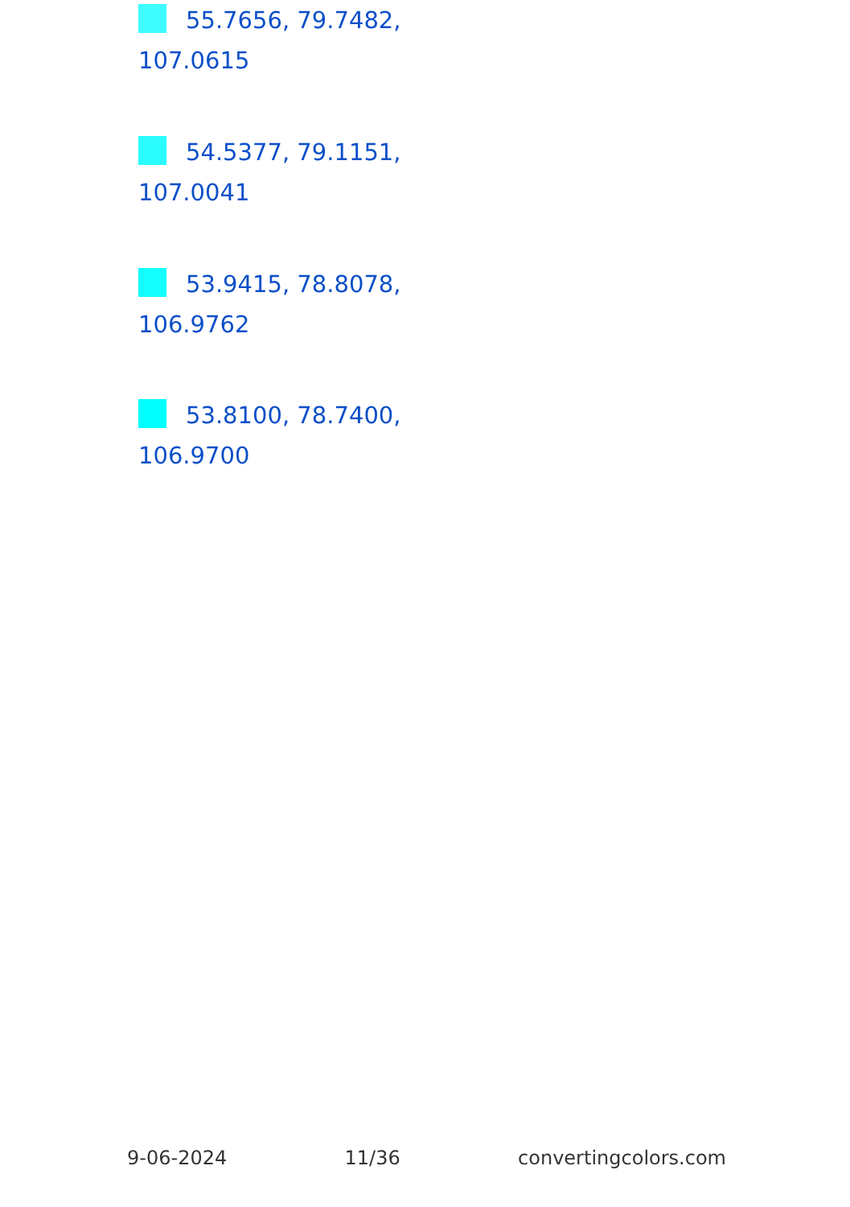55.7656, 79.7482, 107.0615
54.5377, 79.1151, 107.0041
53.9415, 78.8078, 106.9762
53.8100, 78.7400, 106.9700
9-06-2024 11/36 convertingcolors.com